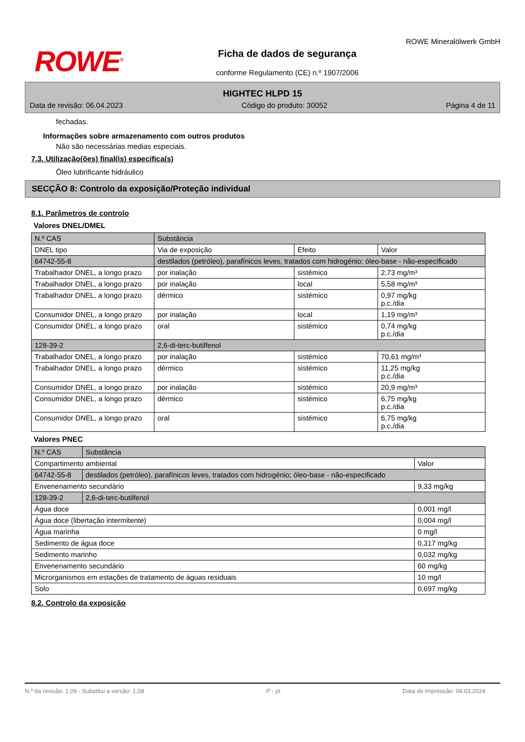ROWE<sup>®</sup>
Ficha de dados de segurança
conforme Regulamento (CE) n.º 1907/2006
ROWE Mineralölwerk GmbH
HIGHTEC HLPD 15
Data de revisão: 06.04.2023 Código do produto: 30052 Página 4 de 11
fechadas.
Informações sobre armazenamento com outros produtos
Não são necessárias medias especiais.
7.3. Utilização(ões) final(is) específica(s)
Óleo lubrificante hidráulico
SECÇÃO 8: Controlo da exposição/Proteção individual
8.1. Parâmetros de controlo
Valores DNEL/DMEL
| N.º CAS | Substância | | | |
| --- | --- | --- | --- | --- |
| DNEL tipo | | Via de exposição | Efeito | Valor |
| 64742-55-8 | destilados (petróleo), parafínicos leves, tratados com hidrogénio; óleo-base - não-especificado | | | |
| Trabalhador DNEL, a longo prazo | | por inalação | sistémico | 2,73 mg/m³ |
| Trabalhador DNEL, a longo prazo | | por inalação | local | 5,58 mg/m³ |
| Trabalhador DNEL, a longo prazo | | dérmico | sistémico | 0,97 mg/kg p.c./dia |
| Consumidor DNEL, a longo prazo | | por inalação | local | 1,19 mg/m³ |
| Consumidor DNEL, a longo prazo | | oral | sistémico | 0,74 mg/kg p.c./dia |
| 128-39-2 | 2,6-di-terc-butilfenol | | | |
| Trabalhador DNEL, a longo prazo | | por inalação | sistémico | 70,61 mg/m³ |
| Trabalhador DNEL, a longo prazo | | dérmico | sistémico | 11,25 mg/kg p.c./dia |
| Consumidor DNEL, a longo prazo | | por inalação | sistémico | 20,9 mg/m³ |
| Consumidor DNEL, a longo prazo | | dérmico | sistémico | 6,75 mg/kg p.c./dia |
| Consumidor DNEL, a longo prazo | | oral | sistémico | 6,75 mg/kg p.c./dia |
Valores PNEC
| N.º CAS | Substância | |
| --- | --- | --- |
| Compartimento ambiental | | Valor |
| 64742-55-8 | destilados (petróleo), parafínicos leves, tratados com hidrogénio; óleo-base - não-especificado | |
| Envenenamento secundário | | 9,33 mg/kg |
| 128-39-2 | 2,6-di-terc-butilfenol | |
| Água doce | | 0,001 mg/l |
| Água doce (libertação intermitente) | | 0,004 mg/l |
| Água marinha | | 0 mg/l |
| Sedimento de água doce | | 0,317 mg/kg |
| Sedimento marinho | | 0,032 mg/kg |
| Envenenamento secundário | | 60 mg/kg |
| Microrganismos em estações de tratamento de águas residuais | | 10 mg/l |
| Solo | | 0,697 mg/kg |
8.2. Controlo da exposição
N.º da revisão: 1,09 - Substitui a versão: 1,08 P - pt Data de impressão: 04.03.2024